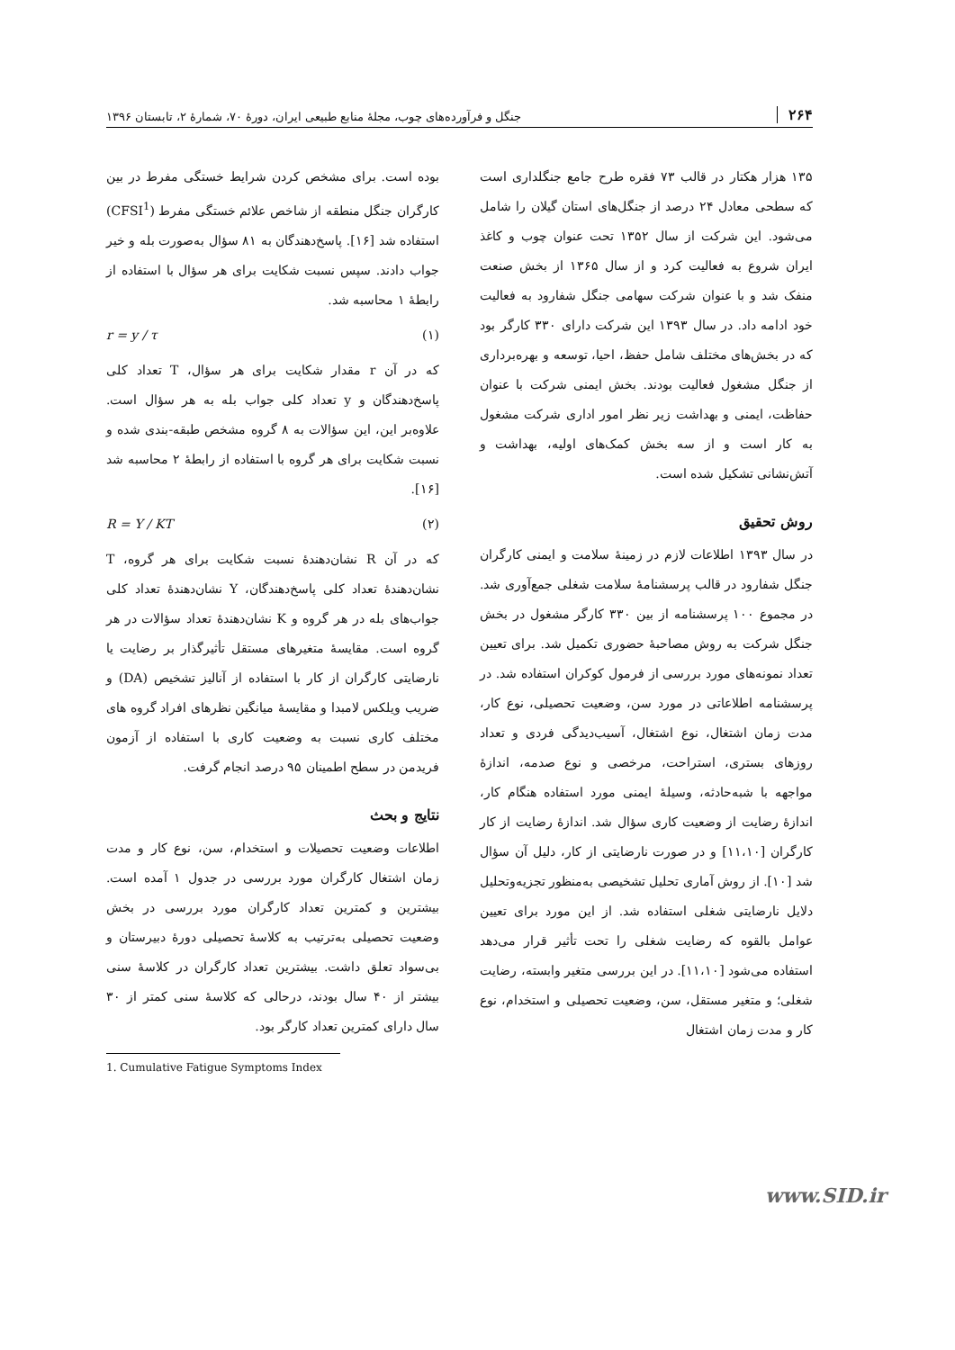۲۶۴ جنگل و فرآورده‌های چوب، مجلهٔ منابع طبیعی ایران، دورهٔ ۷۰، شمارهٔ ۲، تابستان ۱۳۹۶
۱۳۵ هزار هکتار در قالب ۷۳ فقره طرح جامع جنگلداری است که سطحی معادل ۲۴ درصد از جنگل‌های استان گیلان را شامل می‌شود. این شرکت از سال ۱۳۵۲ تحت عنوان چوب و کاغذ ایران شروع به فعالیت کرد و از سال ۱۳۶۵ از بخش صنعت منفک شد و با عنوان شرکت سهامی جنگل شفارود به فعالیت خود ادامه داد. در سال ۱۳۹۳ این شرکت دارای ۳۳۰ کارگر بود که در بخش‌های مختلف شامل حفظ، احیا، توسعه و بهره‌برداری از جنگل مشغول فعالیت بودند. بخش ایمنی شرکت با عنوان حفاظت، ایمنی و بهداشت زیر نظر امور اداری شرکت مشغول به کار است و از سه بخش کمک‌های اولیه، بهداشت و آتش‌نشانی تشکیل شده است.
روش تحقیق
در سال ۱۳۹۳ اطلاعات لازم در زمینهٔ سلامت و ایمنی کارگران جنگل شفارود در قالب پرسشنامهٔ سلامت شغلی جمع‌آوری شد. در مجموع ۱۰۰ پرسشنامه از بین ۳۳۰ کارگر مشغول در بخش جنگل شرکت به روش مصاحبهٔ حضوری تکمیل شد. برای تعیین تعداد نمونه‌های مورد بررسی از فرمول کوکران استفاده شد. در پرسشنامه اطلاعاتی در مورد سن، وضعیت تحصیلی، نوع کار، مدت زمان اشتغال، نوع اشتغال، آسیب‌دیدگی فردی و تعداد روزهای بستری، استراحت، مرخصی و نوع صدمه، اندازهٔ مواجهه با شبه‌حادثه، وسیلهٔ ایمنی مورد استفاده هنگام کار، اندازهٔ رضایت از وضعیت کاری سؤال شد. اندازهٔ رضایت از کار کارگران [۱۱،۱۰] و در صورت نارضایتی از کار، دلیل آن سؤال شد [۱۰]. از روش آماری تحلیل تشخیصی به‌منظور تجزیه‌وتحلیل دلایل نارضایتی شغلی استفاده شد. از این مورد برای تعیین عوامل بالقوه که رضایت شغلی را تحت تأثیر قرار می‌دهد استفاده می‌شود [۱۱،۱۰]. در این بررسی متغیر وابسته، رضایت شغلی؛ و متغیر مستقل، سن، وضعیت تحصیلی و استخدام، نوع کار و مدت زمان اشتغال
بوده است. برای مشخص کردن شرایط خستگی مفرط در بین کارگران جنگل منطقه از شاخص علائم خستگی مفرط (CFSI<sup>1</sup>) استفاده شد [۱۶]. پاسخ‌دهندگان به ۸۱ سؤال به‌صورت بله و خیر جواب دادند. سپس نسبت شکایت برای هر سؤال با استفاده از رابطهٔ ۱ محاسبه شد.
r = y / τ (۱)
که در آن r مقدار شکایت برای هر سؤال، T تعداد کلی پاسخ‌دهندگان و y تعداد کلی جواب بله به هر سؤال است. علاوه‌بر این، این سؤالات به ۸ گروه مشخص طبقه-بندی شده و نسبت شکایت برای هر گروه با استفاده از رابطهٔ ۲ محاسبه شد [۱۶].
R = Y / KT (۲)
که در آن R نشان‌دهندهٔ نسبت شکایت برای هر گروه، T نشان‌دهندهٔ تعداد کلی پاسخ‌دهندگان، Y نشان‌دهندهٔ تعداد کلی جواب‌های بله در هر گروه و K نشان‌دهندهٔ تعداد سؤالات در هر گروه است. مقایسهٔ متغیرهای مستقل تأثیرگذار بر رضایت یا نارضایتی کارگران از کار با استفاده از آنالیز تشخیص (DA) و ضریب ویلکس لامبدا و مقایسهٔ میانگین نظرهای افراد گروه های مختلف کاری نسبت به وضعیت کاری با استفاده از آزمون فریدمن در سطح اطمینان ۹۵ درصد انجام گرفت.
نتایج و بحث
اطلاعات وضعیت تحصیلات و استخدام، سن، نوع کار و مدت زمان اشتغال کارگران مورد بررسی در جدول ۱ آمده است. بیشترین و کمترین تعداد کارگران مورد بررسی در بخش وضعیت تحصیلی به‌ترتیب به کلاسهٔ تحصیلی دورهٔ دبیرستان و بی‌سواد تعلق داشت. بیشترین تعداد کارگران در کلاسهٔ سنی بیشتر از ۴۰ سال بودند، درحالی که کلاسهٔ سنی کمتر از ۳۰ سال دارای کمترین تعداد کارگر بود.
1. Cumulative Fatigue Symptoms Index
www.SID.ir